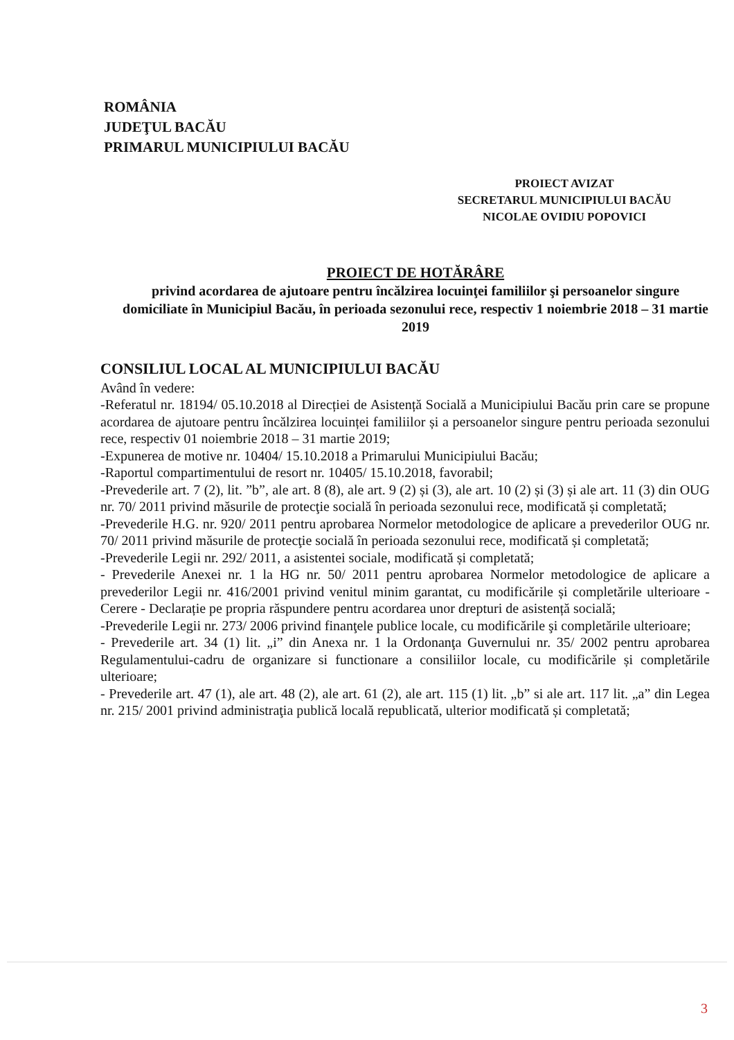ROMÂNIA
JUDEŢUL BACĂU
PRIMARUL MUNICIPIULUI BACĂU
PROIECT AVIZAT
SECRETARUL MUNICIPIULUI BACĂU
NICOLAE OVIDIU POPOVICI
PROIECT DE HOTĂRÂRE
privind acordarea de ajutoare pentru încălzirea locuinţei familiilor şi persoanelor singure domiciliate în Municipiul Bacău, în perioada sezonului rece, respectiv 1 noiembrie 2018 – 31 martie 2019
CONSILIUL LOCAL AL MUNICIPIULUI BACĂU
Având în vedere:
-Referatul nr. 18194/ 05.10.2018 al Direcției de Asistență Socială a Municipiului Bacău prin care se propune acordarea de ajutoare pentru încălzirea locuinței familiilor și a persoanelor singure pentru perioada sezonului rece, respectiv 01 noiembrie 2018 – 31 martie 2019;
-Expunerea de motive nr. 10404/ 15.10.2018 a Primarului Municipiului Bacău;
-Raportul compartimentului de resort nr. 10405/ 15.10.2018, favorabil;
-Prevederile art. 7 (2), lit. ”b”, ale art. 8 (8), ale art. 9 (2) și (3), ale art. 10 (2) și (3) și ale art. 11 (3) din OUG nr. 70/ 2011 privind măsurile de protecţie socială în perioada sezonului rece, modificată și completată;
-Prevederile H.G. nr. 920/ 2011 pentru aprobarea Normelor metodologice de aplicare a prevederilor OUG nr. 70/ 2011 privind măsurile de protecţie socială în perioada sezonului rece, modificată și completată;
-Prevederile Legii nr. 292/ 2011, a asistentei sociale, modificată și completată;
- Prevederile Anexei nr. 1 la HG nr. 50/ 2011 pentru aprobarea Normelor metodologice de aplicare a prevederilor Legii nr. 416/2001 privind venitul minim garantat, cu modificările și completările ulterioare - Cerere - Declarație pe propria răspundere pentru acordarea unor drepturi de asistență socială;
-Prevederile Legii nr. 273/ 2006 privind finanţele publice locale, cu modificările şi completările ulterioare;
- Prevederile art. 34 (1) lit. „i” din Anexa nr. 1 la Ordonanţa Guvernului nr. 35/ 2002 pentru aprobarea Regulamentului-cadru de organizare si functionare a consiliilor locale, cu modificările și completările ulterioare;
- Prevederile art. 47 (1), ale art. 48 (2), ale art. 61 (2), ale art. 115 (1) lit. „b” si ale art. 117 lit. „a” din Legea nr. 215/ 2001 privind administraţia publică locală republicată, ulterior modificată și completată;
3